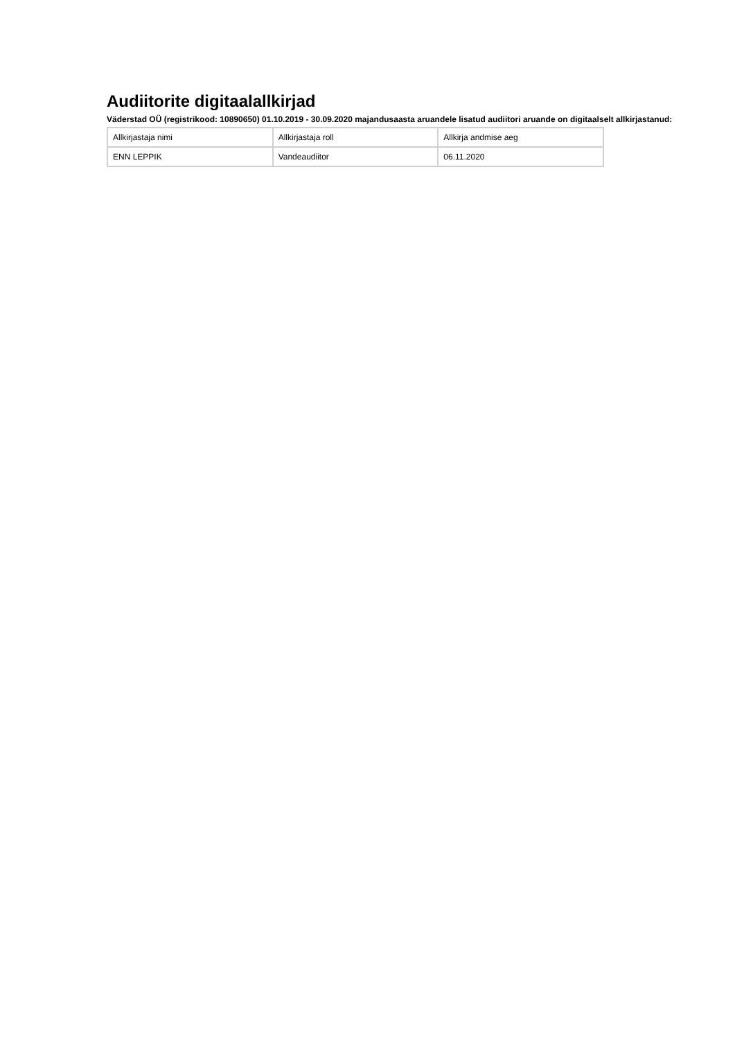Audiitorite digitaalallkirjad
Väderstad OÜ (registrikood: 10890650) 01.10.2019 - 30.09.2020 majandusaasta aruandele lisatud audiitori aruande on digitaalselt allkirjastanud:
| Allkirjastaja nimi | Allkirjastaja roll | Allkirja andmise aeg |
| ENN LEPPIK | Vandeaudiitor | 06.11.2020 |